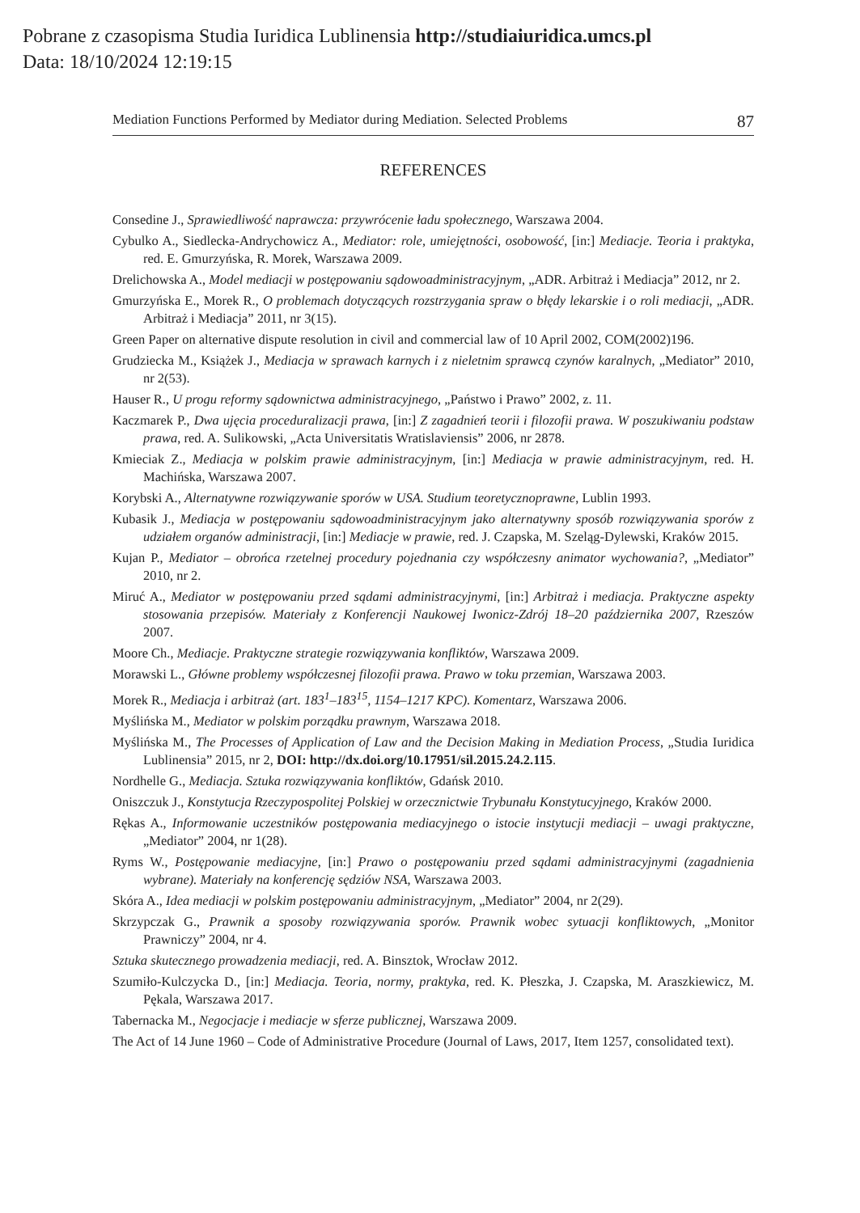Pobrane z czasopisma Studia Iuridica Lublinensia http://studiaiuridica.umcs.pl
Data: 18/10/2024 12:19:15
Mediation Functions Performed by Mediator during Mediation. Selected Problems 87
REFERENCES
Consedine J., Sprawiedliwość naprawcza: przywrócenie ładu społecznego, Warszawa 2004.
Cybulko A., Siedlecka-Andrychowicz A., Mediator: role, umiejętności, osobowość, [in:] Mediacje. Teoria i praktyka, red. E. Gmurzyńska, R. Morek, Warszawa 2009.
Drelichowska A., Model mediacji w postępowaniu sądowoadministracyjnym, „ADR. Arbitraż i Mediacja” 2012, nr 2.
Gmurzyńska E., Morek R., O problemach dotyczących rozstrzygania spraw o błędy lekarskie i o roli mediacji, „ADR. Arbitraż i Mediacja” 2011, nr 3(15).
Green Paper on alternative dispute resolution in civil and commercial law of 10 April 2002, COM(2002)196.
Grudziecka M., Książek J., Mediacja w sprawach karnych i z nieletnim sprawcą czynów karalnych, „Mediator” 2010, nr 2(53).
Hauser R., U progu reformy sądownictwa administracyjnego, „Państwo i Prawo” 2002, z. 11.
Kaczmarek P., Dwa ujęcia proceduralizacji prawa, [in:] Z zagadnień teorii i filozofii prawa. W poszukiwaniu podstaw prawa, red. A. Sulikowski, „Acta Universitatis Wratislaviensis” 2006, nr 2878.
Kmieciak Z., Mediacja w polskim prawie administracyjnym, [in:] Mediacja w prawie administracyjnym, red. H. Machińska, Warszawa 2007.
Korybski A., Alternatywne rozwiązywanie sporów w USA. Studium teoretycznoprawne, Lublin 1993.
Kubasik J., Mediacja w postępowaniu sądowoadministracyjnym jako alternatywny sposób rozwiązywania sporów z udziałem organów administracji, [in:] Mediacje w prawie, red. J. Czapska, M. Szeląg-Dylewski, Kraków 2015.
Kujan P., Mediator – obrońca rzetelnej procedury pojednania czy współczesny animator wychowania?, „Mediator” 2010, nr 2.
Miruć A., Mediator w postępowaniu przed sądami administracyjnymi, [in:] Arbitraż i mediacja. Praktyczne aspekty stosowania przepisów. Materiały z Konferencji Naukowej Iwonicz-Zdrój 18–20 października 2007, Rzeszów 2007.
Moore Ch., Mediacje. Praktyczne strategie rozwiązywania konfliktów, Warszawa 2009.
Morawski L., Główne problemy współczesnej filozofii prawa. Prawo w toku przemian, Warszawa 2003.
Morek R., Mediacja i arbitraż (art. 183<sup>1</sup>–183<sup>15</sup>, 1154–1217 KPC). Komentarz, Warszawa 2006.
Myślińska M., Mediator w polskim porządku prawnym, Warszawa 2018.
Myślińska M., The Processes of Application of Law and the Decision Making in Mediation Process, „Studia Iuridica Lublinensia” 2015, nr 2, DOI: http://dx.doi.org/10.17951/sil.2015.24.2.115.
Nordhelle G., Mediacja. Sztuka rozwiązywania konfliktów, Gdańsk 2010.
Oniszczuk J., Konstytucja Rzeczypospolitej Polskiej w orzecznictwie Trybunału Konstytucyjnego, Kraków 2000.
Rękas A., Informowanie uczestników postępowania mediacyjnego o istocie instytucji mediacji – uwagi praktyczne, „Mediator” 2004, nr 1(28).
Ryms W., Postępowanie mediacyjne, [in:] Prawo o postępowaniu przed sądami administracyjnymi (zagadnienia wybrane). Materiały na konferencję sędziów NSA, Warszawa 2003.
Skóra A., Idea mediacji w polskim postępowaniu administracyjnym, „Mediator” 2004, nr 2(29).
Skrzypczak G., Prawnik a sposoby rozwiązywania sporów. Prawnik wobec sytuacji konfliktowych, „Monitor Prawniczy” 2004, nr 4.
Sztuka skutecznego prowadzenia mediacji, red. A. Binsztok, Wrocław 2012.
Szumiło-Kulczycka D., [in:] Mediacja. Teoria, normy, praktyka, red. K. Płeszka, J. Czapska, M. Araszkiewicz, M. Pękala, Warszawa 2017.
Tabernacka M., Negocjacje i mediacje w sferze publicznej, Warszawa 2009.
The Act of 14 June 1960 – Code of Administrative Procedure (Journal of Laws, 2017, Item 1257, consolidated text).